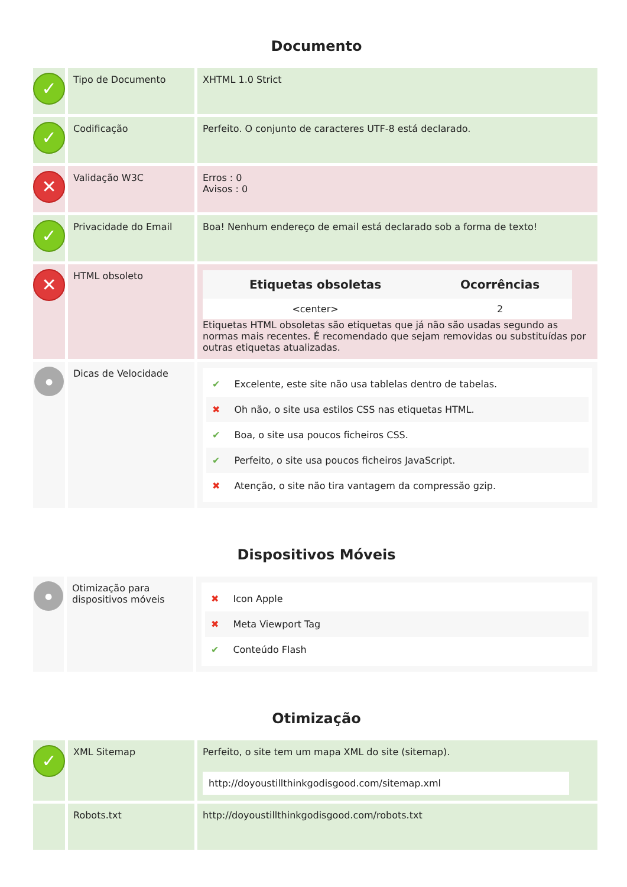Documento
| ✓ | Tipo de Documento | XHTML 1.0 Strict |
| ✓ | Codificação | Perfeito. O conjunto de caracteres UTF-8 está declarado. |
| ✕ | Validação W3C | Erros : 0 Avisos : 0 |
| ✓ | Privacidade do Email | Boa! Nenhum endereço de email está declarado sob a forma de texto! |
| ✕ | HTML obsoleto | / Etiquetas obsoletas / Ocorrências / / --- / --- / / <center> / 2 / Etiquetas HTML obsoletas são etiquetas que já não são usadas segundo as normas mais recentes. É recomendado que sejam removidas ou substituídas por outras etiquetas atualizadas. |
| ● | Dicas de Velocidade | ✔ Excelente, este site não usa tablelas dentro de tabelas. ✖ Oh não, o site usa estilos CSS nas etiquetas HTML. ✔ Boa, o site usa poucos ficheiros CSS. ✔ Perfeito, o site usa poucos ficheiros JavaScript. ✖ Atenção, o site não tira vantagem da compressão gzip. |
Dispositivos Móveis
| ● | Otimização para dispositivos móveis | ✖ Icon Apple ✖ Meta Viewport Tag ✔ Conteúdo Flash |
Otimização
| ✓ | XML Sitemap | Perfeito, o site tem um mapa XML do site (sitemap). http://doyoustillthinkgodisgood.com/sitemap.xml |
| | Robots.txt | http://doyoustillthinkgodisgood.com/robots.txt |